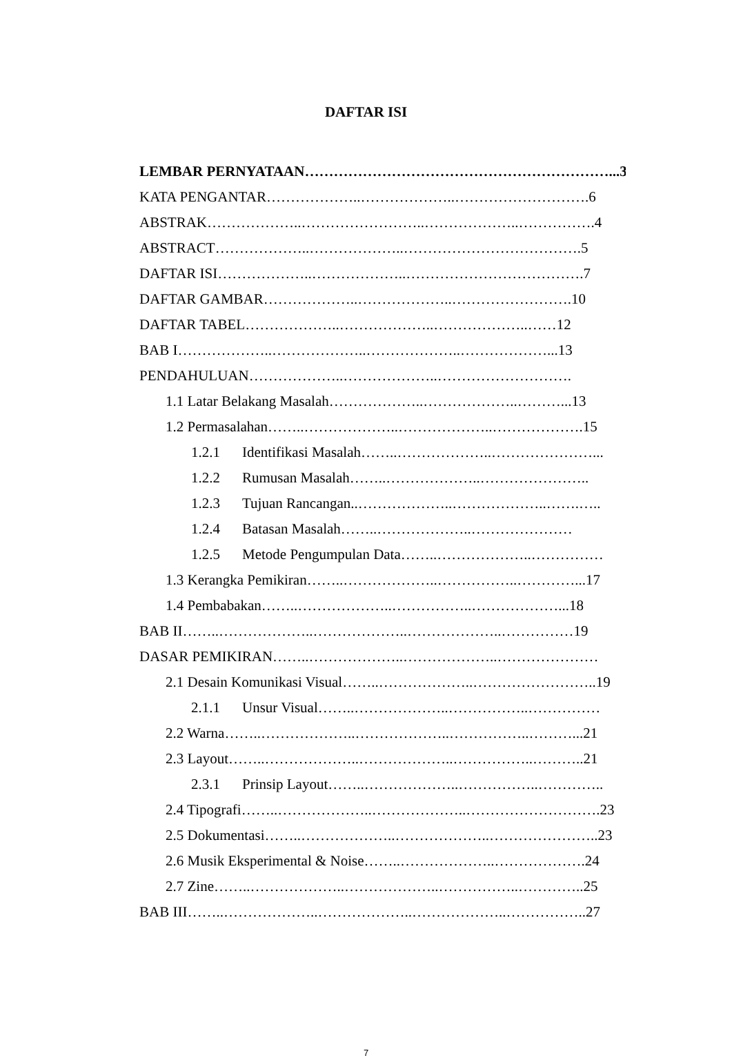DAFTAR ISI
LEMBAR PERNYATAAN………………………………………………………...3
KATA PENGANTAR………………..………………..……………………….6
ABSTRAK………………..……………………..………………..…………….4
ABSTRACT………………..………………..……………………………….5
DAFTAR ISI………………..………………..……………………………….7
DAFTAR GAMBAR………………..………………..…………………….10
DAFTAR TABEL………………..………………..………………..……12
BAB I………………..………………..………………..………………...13
PENDAHULUAN………………..………………..……………………….
1.1 Latar Belakang Masalah………………..………………..………...13
1.2 Permasalahan……..………………..………………..……………….15
1.2.1 Identifikasi Masalah……..………………..…………………...
1.2.2 Rumusan Masalah……..………………..…………………..
1.2.3 Tujuan Rancangan..………………..………………..…….…..
1.2.4 Batasan Masalah……..………………..…………………
1.2.5 Metode Pengumpulan Data……..………………..……………
1.3 Kerangka Pemikiran……..………………..……………..…………...17
1.4 Pembabakan……..………………..……………..………………...18
BAB II……..………………..………………..………………..……………19
DASAR PEMIKIRAN……..………………..………………..…………………
2.1 Desain Komunikasi Visual……..………………..……………………..19
2.1.1 Unsur Visual……..………………..……………..……………
2.2 Warna……..………………..………………..……………..………...21
2.3 Layout……..………………..………………..……………..………..21
2.3.1 Prinsip Layout……..………………..……………..…………..
2.4 Tipografi……..………………..………………..……………………….23
2.5 Dokumentasi……..………………..………………..…………………..23
2.6 Musik Eksperimental & Noise……..………………..……………….24
2.7 Zine……..………………..………………..……………..…………..25
BAB III……..………………..………………..………………..……………..27
7